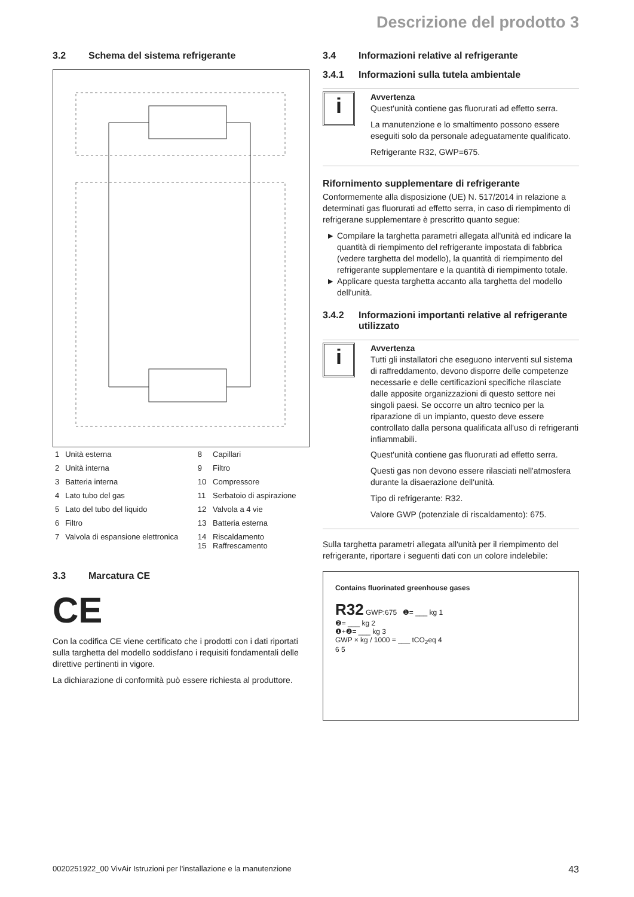Descrizione del prodotto 3
3.2 Schema del sistema refrigerante
| 1 | Unità esterna | 8 | Capillari |
| 2 | Unità interna | 9 | Filtro |
| 3 | Batteria interna | 10 | Compressore |
| 4 | Lato tubo del gas | 11 | Serbatoio di aspirazione |
| 5 | Lato del tubo del liquido | 12 | Valvola a 4 vie |
| 6 | Filtro | 13 | Batteria esterna |
| 7 | Valvola di espansione elettronica | 14 15 | Riscaldamento Raffrescamento |
3.3 Marcatura CE
CE
Con la codifica CE viene certificato che i prodotti con i dati riportati sulla targhetta del modello soddisfano i requisiti fondamentali delle direttive pertinenti in vigore.
La dichiarazione di conformità può essere richiesta al produttore.
3.4 Informazioni relative al refrigerante
3.4.1 Informazioni sulla tutela ambientale
i
Avvertenza
Quest'unità contiene gas fluorurati ad effetto serra.
La manutenzione e lo smaltimento possono essere eseguiti solo da personale adeguatamente qualificato.
Refrigerante R32, GWP=675.
Rifornimento supplementare di refrigerante
Conformemente alla disposizione (UE) N. 517/2014 in relazione a determinati gas fluorurati ad effetto serra, in caso di riempimento di refrigerane supplementare è prescritto quanto segue:
Compilare la targhetta parametri allegata all'unità ed indicare la quantità di riempimento del refrigerante impostata di fabbrica (vedere targhetta del modello), la quantità di riempimento del refrigerante supplementare e la quantità di riempimento totale.
Applicare questa targhetta accanto alla targhetta del modello dell'unità.
3.4.2 Informazioni importanti relative al refrigerante utilizzato
i
Avvertenza
Tutti gli installatori che eseguono interventi sul sistema di raffreddamento, devono disporre delle competenze necessarie e delle certificazioni specifiche rilasciate dalle apposite organizzazioni di questo settore nei singoli paesi. Se occorre un altro tecnico per la riparazione di un impianto, questo deve essere controllato dalla persona qualificata all'uso di refrigeranti infiammabili.
Quest'unità contiene gas fluorurati ad effetto serra.
Questi gas non devono essere rilasciati nell'atmosfera durante la disaerazione dell'unità.
Tipo di refrigerante: R32.
Valore GWP (potenziale di riscaldamento): 675.
Sulla targhetta parametri allegata all'unità per il riempimento del refrigerante, riportare i seguenti dati con un colore indelebile:
Contains fluorinated greenhouse gases
R32 GWP:675 ❶= ___ kg 1
❷= ___ kg 2
❶+❷= ___ kg 3
GWP × kg / 1000 = ___ tCO<sub>2</sub>eq 4
6 5
0020251922_00 VivAir Istruzioni per l'installazione e la manutenzione 43